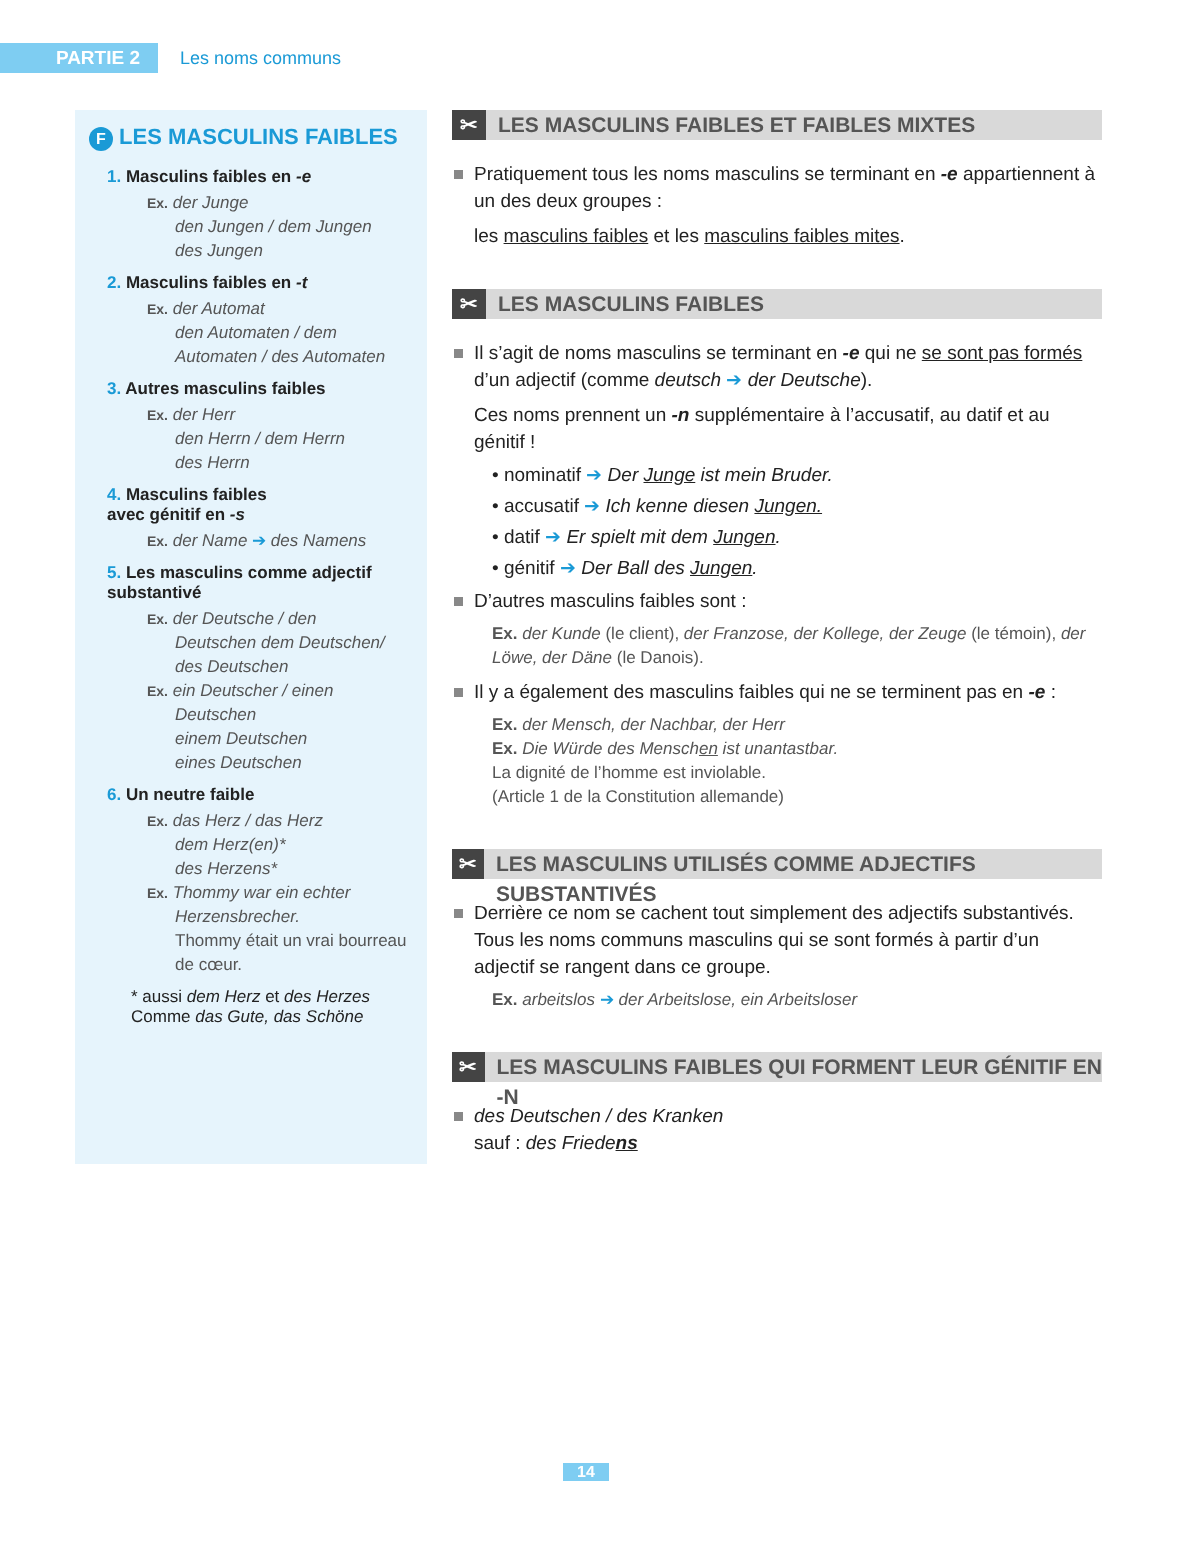PARTIE 2
Les noms communs
F LES MASCULINS FAIBLES
1. Masculins faibles en -e
Ex. der Junge
den Jungen / dem Jungen
des Jungen
2. Masculins faibles en -t
Ex. der Automat
den Automaten / dem Automaten / des Automaten
3. Autres masculins faibles
Ex. der Herr
den Herrn / dem Herrn
des Herrn
4. Masculins faibles
avec génitif en -s
Ex. der Name ➔ des Namens
5. Les masculins comme adjectif substantivé
Ex. der Deutsche / den
Deutschen dem Deutschen/ des Deutschen
Ex. ein Deutscher / einen
Deutschen
einem Deutschen
eines Deutschen
6. Un neutre faible
Ex. das Herz / das Herz
dem Herz(en)*
des Herzens*
Ex. Thommy war ein echter
Herzensbrecher.
Thommy était un vrai bourreau de cœur.
* aussi dem Herz et des Herzes
Comme das Gute, das Schöne
✂ LES MASCULINS FAIBLES ET FAIBLES MIXTES
Pratiquement tous les noms masculins se terminant en -e appartiennent à un des deux groupes :
les masculins faibles et les masculins faibles mites.
✂ LES MASCULINS FAIBLES
Il s’agit de noms masculins se terminant en -e qui ne se sont pas formés d’un adjectif (comme deutsch ➔ der Deutsche).
Ces noms prennent un -n supplémentaire à l’accusatif, au datif et au génitif !
• nominatif ➔ Der Junge ist mein Bruder.
• accusatif ➔ Ich kenne diesen Jungen.
• datif ➔ Er spielt mit dem Jungen.
• génitif ➔ Der Ball des Jungen.
D’autres masculins faibles sont :
Ex. der Kunde (le client), der Franzose, der Kollege, der Zeuge (le témoin), der Löwe, der Däne (le Danois).
Il y a également des masculins faibles qui ne se terminent pas en -e :
Ex. der Mensch, der Nachbar, der Herr
Ex. Die Würde des Menschen ist unantastbar.
La dignité de l’homme est inviolable.
(Article 1 de la Constitution allemande)
✂ LES MASCULINS UTILISÉS COMME ADJECTIFS SUBSTANTIVÉS
Derrière ce nom se cachent tout simplement des adjectifs substantivés. Tous les noms communs masculins qui se sont formés à partir d’un adjectif se rangent dans ce groupe.
Ex. arbeitslos ➔ der Arbeitslose, ein Arbeitsloser
✂ LES MASCULINS FAIBLES QUI FORMENT LEUR GÉNITIF EN -N
des Deutschen / des Kranken
sauf : des Friedens
14